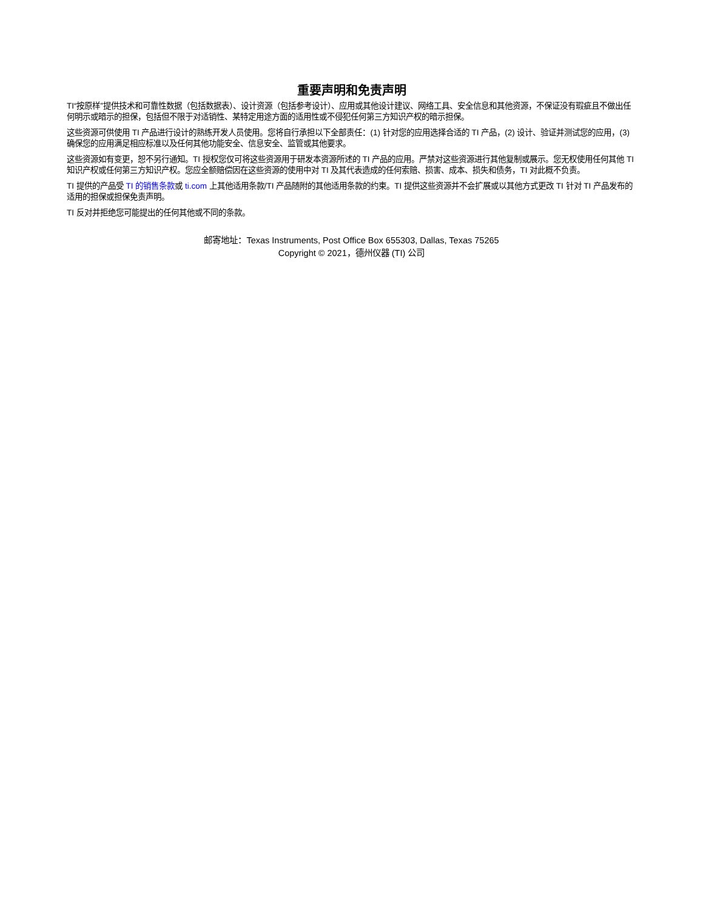重要声明和免责声明
TI“按原样”提供技术和可靠性数据（包括数据表）、设计资源（包括参考设计）、应用或其他设计建议、网络工具、安全信息和其他资源，不保证没有瑕疵且不做出任何明示或暗示的担保，包括但不限于对适销性、某特定用途方面的适用性或不侵犯任何第三方知识产权的暗示担保。
这些资源可供使用 TI 产品进行设计的熟练开发人员使用。您将自行承担以下全部责任：(1) 针对您的应用选择合适的 TI 产品，(2) 设计、验证并测试您的应用，(3) 确保您的应用满足相应标准以及任何其他功能安全、信息安全、监管或其他要求。
这些资源如有变更，恕不另行通知。TI 授权您仅可将这些资源用于研发本资源所述的 TI 产品的应用。严禁对这些资源进行其他复制或展示。您无权使用任何其他 TI 知识产权或任何第三方知识产权。您应全额赔偿因在这些资源的使用中对 TI 及其代表造成的任何索赔、损害、成本、损失和债务，TI 对此概不负责。
TI 提供的产品受 TI 的销售条款或 ti.com 上其他适用条款/TI 产品随附的其他适用条款的约束。TI 提供这些资源并不会扩展或以其他方式更改 TI 针对 TI 产品发布的适用的担保或担保免责声明。
TI 反对并拒绝您可能提出的任何其他或不同的条款。
邮寄地址：Texas Instruments, Post Office Box 655303, Dallas, Texas 75265
Copyright © 2021，德州仪器 (TI) 公司